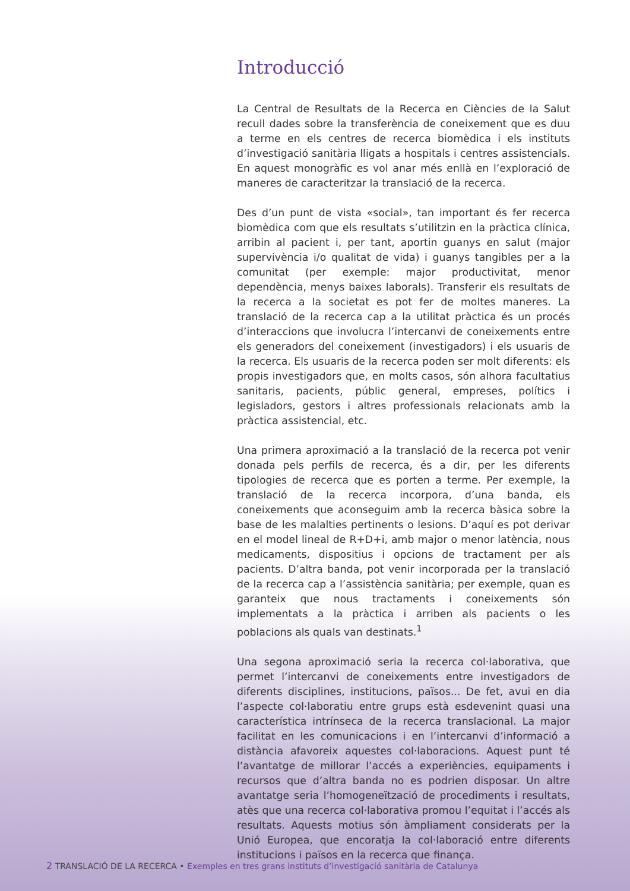Introducció
La Central de Resultats de la Recerca en Ciències de la Salut recull dades sobre la transferència de coneixement que es duu a terme en els centres de recerca biomèdica i els instituts d’investigació sanitària lligats a hospitals i centres assistencials. En aquest monogràfic es vol anar més enllà en l’exploració de maneres de caracteritzar la translació de la recerca.
Des d’un punt de vista «social», tan important és fer recerca biomèdica com que els resultats s’utilitzin en la pràctica clínica, arribin al pacient i, per tant, aportin guanys en salut (major supervivència i/o qualitat de vida) i guanys tangibles per a la comunitat (per exemple: major productivitat, menor dependència, menys baixes laborals). Transferir els resultats de la recerca a la societat es pot fer de moltes maneres. La translació de la recerca cap a la utilitat pràctica és un procés d’interaccions que involucra l’intercanvi de coneixements entre els generadors del coneixement (investigadors) i els usuaris de la recerca. Els usuaris de la recerca poden ser molt diferents: els propis investigadors que, en molts casos, són alhora facultatius sanitaris, pacients, públic general, empreses, polítics i legisladors, gestors i altres professionals relacionats amb la pràctica assistencial, etc.
Una primera aproximació a la translació de la recerca pot venir donada pels perfils de recerca, és a dir, per les diferents tipologies de recerca que es porten a terme. Per exemple, la translació de la recerca incorpora, d’una banda, els coneixements que aconseguim amb la recerca bàsica sobre la base de les malalties pertinents o lesions. D’aquí es pot derivar en el model lineal de R+D+i, amb major o menor latència, nous medicaments, dispositius i opcions de tractament per als pacients. D’altra banda, pot venir incorporada per la translació de la recerca cap a l’assistència sanitària; per exemple, quan es garanteix que nous tractaments i coneixements són implementats a la pràctica i arriben als pacients o les poblacions als quals van destinats.<sup>1</sup>
Una segona aproximació seria la recerca col·laborativa, que permet l’intercanvi de coneixements entre investigadors de diferents disciplines, institucions, països... De fet, avui en dia l’aspecte col·laboratiu entre grups està esdevenint quasi una característica intrínseca de la recerca translacional. La major facilitat en les comunicacions i en l’intercanvi d’informació a distància afavoreix aquestes col·laboracions. Aquest punt té l’avantatge de millorar l’accés a experiències, equipaments i recursos que d’altra banda no es podrien disposar. Un altre avantatge seria l’homogeneïtzació de procediments i resultats, atès que una recerca col·laborativa promou l’equitat i l’accés als resultats. Aquests motius són àmpliament considerats per la Unió Europea, que encoratja la col·laboració entre diferents institucions i països en la recerca que finança.
2 TRANSLACIÓ DE LA RECERCA • Exemples en tres grans instituts d’investigació sanitària de Catalunya